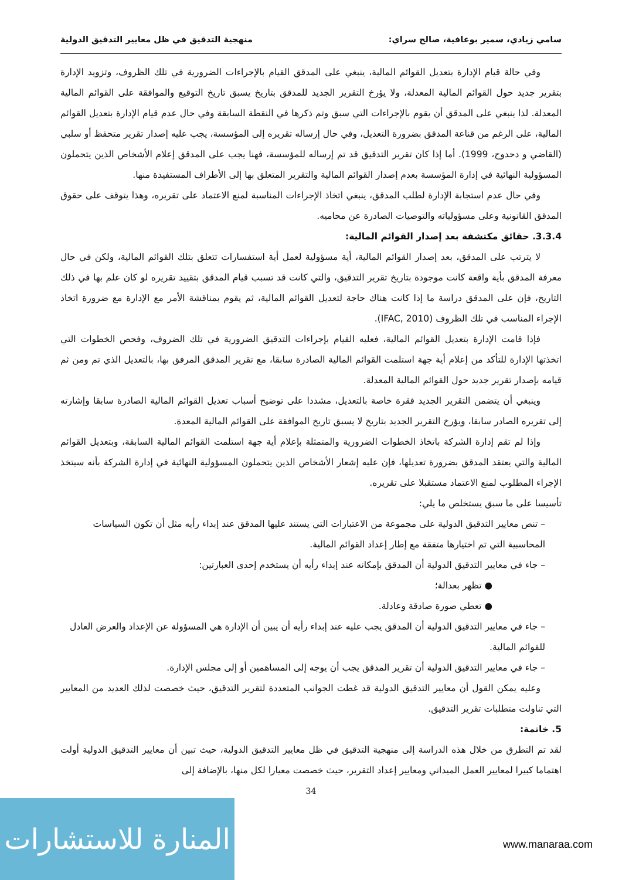سامي زيادي، سمير بوعافية، صالح سراي: منهجية التدقيق في ظل معايير التدقيق الدولية
وفي حالة قيام الإدارة بتعديل القوائم المالية، ينبغي على المدقق القيام بالإجراءات الضرورية في تلك الظروف، وتزويد الإدارة بتقرير جديد حول القوائم المالية المعدلة، ولا يؤرخ التقرير الجديد للمدقق بتاريخ يسبق تاريخ التوقيع والموافقة على القوائم المالية المعدلة. لذا ينبغي على المدقق أن يقوم بالإجراءات التي سبق وتم ذكرها في النقطة السابقة وفي حال عدم قيام الإدارة بتعديل القوائم المالية، على الرغم من قناعة المدقق بضرورة التعديل، وفي حال إرساله تقريره إلى المؤسسة، يجب عليه إصدار تقرير متحفظ أو سلبي (القاضي و دحدوح، 1999). أما إذا كان تقرير التدقيق قد تم إرساله للمؤسسة، فهنا يجب على المدقق إعلام الأشخاص الذين يتحملون المسؤولية النهائية في إدارة المؤسسة بعدم إصدار القوائم المالية والتقرير المتعلق بها إلى الأطراف المستفيدة منها.
وفي حال عدم استجابة الإدارة لطلب المدقق، ينبغي اتخاذ الإجراءات المناسبة لمنع الاعتماد على تقريره، وهذا يتوقف على حقوق المدقق القانونية وعلى مسؤولياته والتوصيات الصادرة عن محاميه.
3.3.4. حقائق مكتشفة بعد إصدار القوائم المالية:
لا يترتب على المدقق، بعد إصدار القوائم المالية، أية مسؤولية لعمل أية استفسارات تتعلق بتلك القوائم المالية، ولكن في حال معرفة المدقق بأية واقعة كانت موجودة بتاريخ تقرير التدقيق، والتي كانت قد تسبب قيام المدقق بتقييد تقريره لو كان علم بها في ذلك التاريخ، فإن على المدقق دراسة ما إذا كانت هناك حاجة لتعديل القوائم المالية، ثم يقوم بمناقشة الأمر مع الإدارة مع ضرورة اتخاذ الإجراء المناسب في تلك الظروف (IFAC, 2010).
فإذا قامت الإدارة بتعديل القوائم المالية، فعليه القيام بإجراءات التدقيق الضرورية في تلك الضروف، وفحص الخطوات التي اتخذتها الإدارة للتأكد من إعلام أية جهة استلمت القوائم المالية الصادرة سابقا، مع تقرير المدقق المرفق بها، بالتعديل الذي تم ومن ثم قيامه بإصدار تقرير جديد حول القوائم المالية المعدلة.
وينبغي أن يتضمن التقرير الجديد فقرة خاصة بالتعديل، مشددا على توضيح أسباب تعديل القوائم المالية الصادرة سابقا وإشارته إلى تقريره الصادر سابقا، ويؤرخ التقرير الجديد بتاريخ لا يسبق تاريخ الموافقة على القوائم المالية المعدة.
وإذا لم تقم إدارة الشركة باتخاذ الخطوات الضرورية والمتمثلة بإعلام أية جهة استلمت القوائم المالية السابقة، وبتعديل القوائم المالية والتي يعتقد المدقق بضرورة تعديلها، فإن عليه إشعار الأشخاص الذين يتحملون المسؤولية النهائية في إدارة الشركة بأنه سيتخذ الإجراء المطلوب لمنع الاعتماد مستقبلا على تقريره.
تأسيسا على ما سبق يستخلص ما يلي:
– تنص معايير التدقيق الدولية على مجموعة من الاعتبارات التي يستند عليها المدقق عند إبداء رأيه مثل أن تكون السياسات المحاسبية التي تم اختيارها متفقة مع إطار إعداد القوائم المالية.
– جاء في معايير التدقيق الدولية أن المدقق بإمكانه عند إبداء رأيه أن يستخدم إحدى العبارتين:
● تظهر بعدالة؛
● تعطي صورة صادقة وعادلة.
– جاء في معايير التدقيق الدولية أن المدقق يجب عليه عند إبداء رأيه أن يبين أن الإدارة هي المسؤولة عن الإعداد والعرض العادل للقوائم المالية.
– جاء في معايير التدقيق الدولية أن تقرير المدقق يجب أن يوجه إلى المساهمين أو إلى مجلس الإدارة.
وعليه يمكن القول أن معايير التدقيق الدولية قد غطت الجوانب المتعددة لتقرير التدقيق، حيث خصصت لذلك العديد من المعايير التي تناولت متطلبات تقرير التدقيق.
5. خاتمة:
لقد تم التطرق من خلال هذه الدراسة إلى منهجية التدقيق في ظل معايير التدقيق الدولية، حيث تبين أن معايير التدقيق الدولية أولت اهتماما كبيرا لمعايير العمل الميداني ومعايير إعداد التقرير، حيث خصصت معيارا لكل منها، بالإضافة إلى
34
المنارة للاستشارات
www.manaraa.com